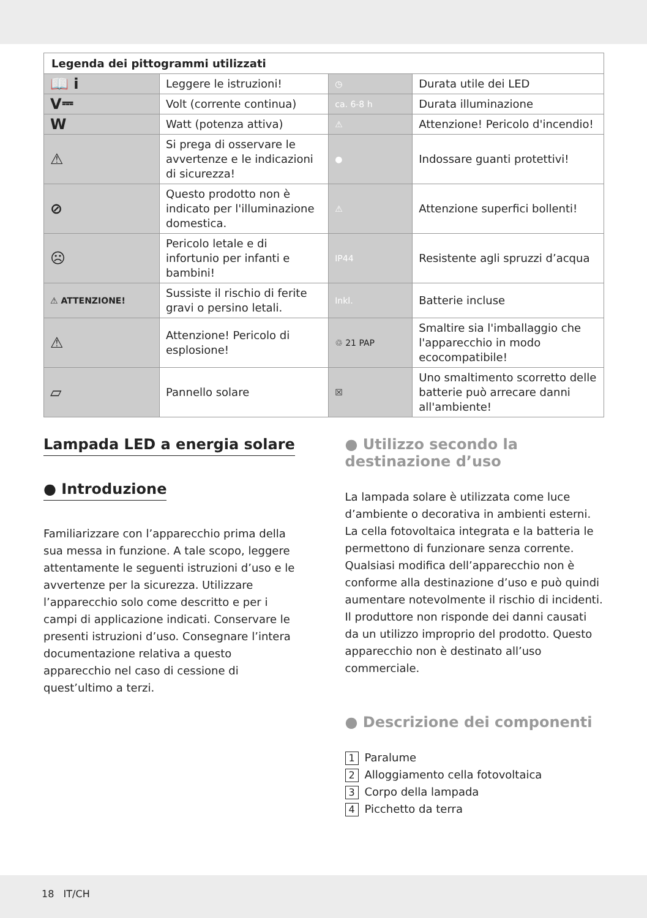| Legenda dei pittogrammi utilizzati | | | |
| --- | --- | --- | --- |
| 📖 i | Leggere le istruzioni! | ◷ | Durata utile dei LED |
| V⎓ | Volt (corrente continua) | ca. 6-8 h | Durata illuminazione |
| W | Watt (potenza attiva) | ⚠ | Attenzione! Pericolo d'incendio! |
| ⚠ | Si prega di osservare le avvertenze e le indicazioni di sicurezza! | ● | Indossare guanti protettivi! |
| ⊘ | Questo prodotto non è indicato per l'illuminazione domestica. | ⚠ | Attenzione superfici bollenti! |
| ☹ | Pericolo letale e di infortunio per infanti e bambini! | IP44 | Resistente agli spruzzi d’acqua |
| ⚠ ATTENZIONE! | Sussiste il rischio di ferite gravi o persino letali. | Inkl. | Batterie incluse |
| ⚠ | Attenzione! Pericolo di esplosione! | ♲ 21 PAP | Smaltire sia l'imballaggio che l'apparecchio in modo ecocompatibile! |
| ▱ | Pannello solare | ☒ | Uno smaltimento scorretto delle batterie può arrecare danni all'ambiente! |
Lampada LED a energia solare
● Introduzione
Familiarizzare con l’apparecchio prima della sua messa in funzione. A tale scopo, leggere attentamente le seguenti istruzioni d’uso e le avvertenze per la sicurezza. Utilizzare l’apparecchio solo come descritto e per i campi di applicazione indicati. Conservare le presenti istruzioni d’uso. Consegnare l’intera documentazione relativa a questo apparecchio nel caso di cessione di quest’ultimo a terzi.
● Utilizzo secondo la destinazione d’uso
La lampada solare è utilizzata come luce d’ambiente o decorativa in ambienti esterni. La cella fotovoltaica integrata e la batteria le permettono di funzionare senza corrente. Qualsiasi modifica dell’apparecchio non è conforme alla destinazione d’uso e può quindi aumentare notevolmente il rischio di incidenti. Il produttore non risponde dei danni causati da un utilizzo improprio del prodotto. Questo apparecchio non è destinato all’uso commerciale.
● Descrizione dei componenti
1 Paralume
2 Alloggiamento cella fotovoltaica
3 Corpo della lampada
4 Picchetto da terra
18 IT/CH